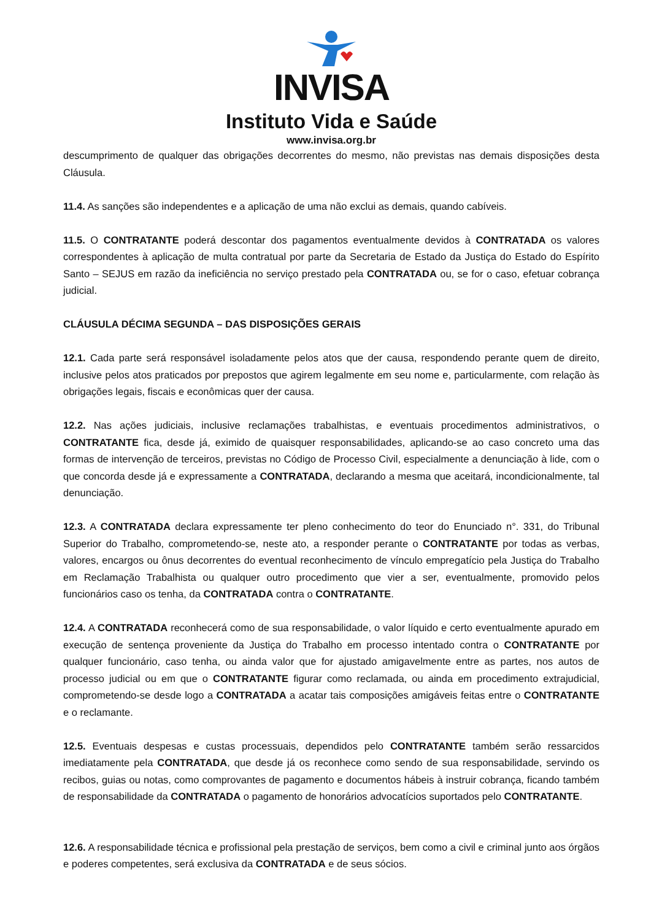INVISA
Instituto Vida e Saúde
www.invisa.org.br
descumprimento de qualquer das obrigações decorrentes do mesmo, não previstas nas demais disposições desta Cláusula.
11.4. As sanções são independentes e a aplicação de uma não exclui as demais, quando cabíveis.
11.5. O CONTRATANTE poderá descontar dos pagamentos eventualmente devidos à CONTRATADA os valores correspondentes à aplicação de multa contratual por parte da Secretaria de Estado da Justiça do Estado do Espírito Santo – SEJUS em razão da ineficiência no serviço prestado pela CONTRATADA ou, se for o caso, efetuar cobrança judicial.
CLÁUSULA DÉCIMA SEGUNDA – DAS DISPOSIÇÕES GERAIS
12.1. Cada parte será responsável isoladamente pelos atos que der causa, respondendo perante quem de direito, inclusive pelos atos praticados por prepostos que agirem legalmente em seu nome e, particularmente, com relação às obrigações legais, fiscais e econômicas quer der causa.
12.2. Nas ações judiciais, inclusive reclamações trabalhistas, e eventuais procedimentos administrativos, o CONTRATANTE fica, desde já, eximido de quaisquer responsabilidades, aplicando-se ao caso concreto uma das formas de intervenção de terceiros, previstas no Código de Processo Civil, especialmente a denunciação à lide, com o que concorda desde já e expressamente a CONTRATADA, declarando a mesma que aceitará, incondicionalmente, tal denunciação.
12.3. A CONTRATADA declara expressamente ter pleno conhecimento do teor do Enunciado n°. 331, do Tribunal Superior do Trabalho, comprometendo-se, neste ato, a responder perante o CONTRATANTE por todas as verbas, valores, encargos ou ônus decorrentes do eventual reconhecimento de vínculo empregatício pela Justiça do Trabalho em Reclamação Trabalhista ou qualquer outro procedimento que vier a ser, eventualmente, promovido pelos funcionários caso os tenha, da CONTRATADA contra o CONTRATANTE.
12.4. A CONTRATADA reconhecerá como de sua responsabilidade, o valor líquido e certo eventualmente apurado em execução de sentença proveniente da Justiça do Trabalho em processo intentado contra o CONTRATANTE por qualquer funcionário, caso tenha, ou ainda valor que for ajustado amigavelmente entre as partes, nos autos de processo judicial ou em que o CONTRATANTE figurar como reclamada, ou ainda em procedimento extrajudicial, comprometendo-se desde logo a CONTRATADA a acatar tais composições amigáveis feitas entre o CONTRATANTE e o reclamante.
12.5. Eventuais despesas e custas processuais, dependidos pelo CONTRATANTE também serão ressarcidos imediatamente pela CONTRATADA, que desde já os reconhece como sendo de sua responsabilidade, servindo os recibos, guias ou notas, como comprovantes de pagamento e documentos hábeis à instruir cobrança, ficando também de responsabilidade da CONTRATADA o pagamento de honorários advocatícios suportados pelo CONTRATANTE.
12.6. A responsabilidade técnica e profissional pela prestação de serviços, bem como a civil e criminal junto aos órgãos e poderes competentes, será exclusiva da CONTRATADA e de seus sócios.